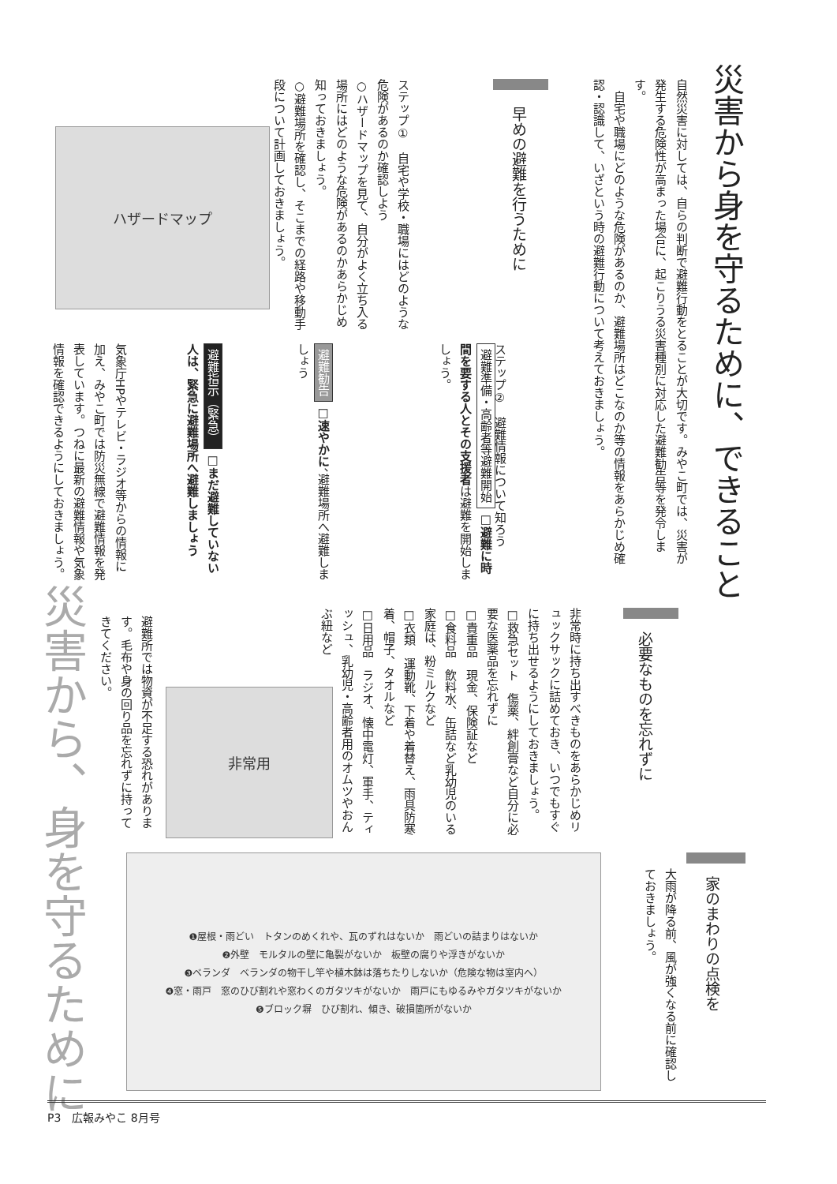災害から身を守るために、できること
自然災害に対しては、自らの判断で避難行動をとることが大切です。みやこ町では、災害が発生する危険性が高まった場合に、起こりうる災害種別に対応した避難勧告等を発令します。
　自宅や職場にどのような危険があるのか、避難場所はどこなのか等の情報をあらかじめ確認・認識して、いざという時の避難行動について考えておきましょう。
早めの避難を行うために
ステップ①　自宅や学校・職場にはどのような危険があるのか確認しよう
○ハザードマップを見て、自分がよく立ち入る場所にはどのような危険があるのかあらかじめ知っておきましょう。
○避難場所を確認し、そこまでの経路や移動手段について計画しておきましょう。
ハザードマップ
ステップ②　避難情報について知ろう
避難準備・高齢者等避難開始 □避難に時間を要する人とその支援者は避難を開始しましょう。
避難勧告 □速やかに、避難場所へ避難しましょう
避難指示（緊急） □まだ避難していない人は、緊急に避難場所へ避難しましょう
気象庁HPやテレビ・ラジオ等からの情報に加え、みやこ町では防災無線で避難情報を発表しています。つねに最新の避難情報や気象情報を確認できるようにしておきましょう。
災害から、身を守るために
必要なものを忘れずに
非常時に持ち出すべきものをあらかじめリュックサックに詰めておき、いつでもすぐに持ち出せるようにしておきましょう。
□救急セット　傷薬、絆創膏など自分に必要な医薬品を忘れずに
□貴重品　現金、保険証など
□食料品　飲料水、缶詰など乳幼児のいる家庭は、粉ミルクなど
□衣類　運動靴、下着や着替え、雨具防寒着、帽子、タオルなど
□日用品　ラジオ、懐中電灯、軍手、ティッシュ、乳幼児・高齢者用のオムツやおんぶ紐など
非常用
避難所では物資が不足する恐れがあります。毛布や身の回り品を忘れずに持ってきてください。
家のまわりの点検を
大雨が降る前、風が強くなる前に確認しておきましょう。
❶屋根・雨どい　トタンのめくれや、瓦のずれはないか　雨どいの詰まりはないか
❷外壁　モルタルの壁に亀裂がないか　板壁の腐りや浮きがないか
❸ベランダ　ベランダの物干し竿や植木鉢は落ちたりしないか（危険な物は室内へ）
❹窓・雨戸　窓のひび割れや窓わくのガタツキがないか　雨戸にもゆるみやガタツキがないか
❺ブロック塀　ひび割れ、傾き、破損箇所がないか
P3　広報みやこ 8月号